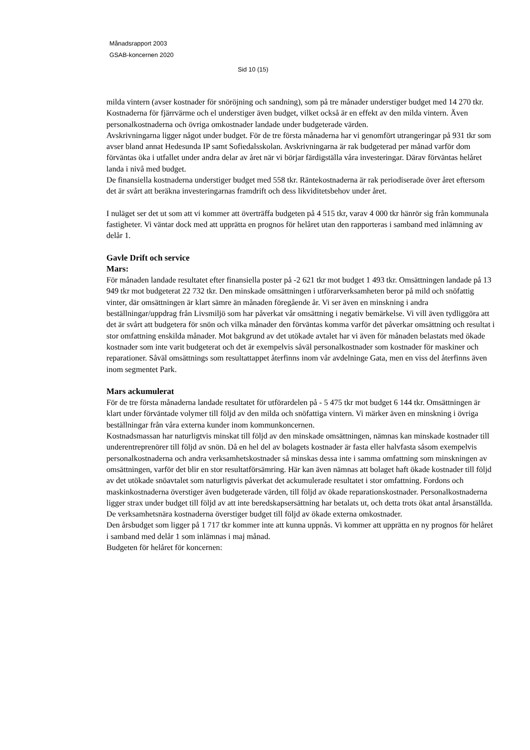Månadsrapport 2003
GSAB-koncernen 2020
Sid 10 (15)
milda vintern (avser kostnader för snöröjning och sandning), som på tre månader understiger budget med 14 270 tkr. Kostnaderna för fjärrvärme och el understiger även budget, vilket också är en effekt av den milda vintern. Även personalkostnaderna och övriga omkostnader landade under budgeterade värden.
Avskrivningarna ligger något under budget. För de tre första månaderna har vi genomfört utrangeringar på 931 tkr som avser bland annat Hedesunda IP samt Sofiedalsskolan. Avskrivningarna är rak budgeterad per månad varför dom förväntas öka i utfallet under andra delar av året när vi börjar färdigställa våra investeringar. Därav förväntas helåret landa i nivå med budget.
De finansiella kostnaderna understiger budget med 558 tkr. Räntekostnaderna är rak periodiserade över året eftersom det är svårt att beräkna investeringarnas framdrift och dess likviditetsbehov under året.
I nuläget ser det ut som att vi kommer att överträffa budgeten på 4 515 tkr, varav 4 000 tkr hänrör sig från kommunala fastigheter. Vi väntar dock med att upprätta en prognos för helåret utan den rapporteras i samband med inlämning av delår 1.
Gavle Drift och service
Mars:
För månaden landade resultatet efter finansiella poster på -2 621 tkr mot budget 1 493 tkr. Omsättningen landade på 13 949 tkr mot budgeterat 22 732 tkr. Den minskade omsättningen i utförarverksamheten beror på mild och snöfattig vinter, där omsättningen är klart sämre än månaden föregående år. Vi ser även en minskning i andra beställningar/uppdrag från Livsmiljö som har påverkat vår omsättning i negativ bemärkelse. Vi vill även tydliggöra att det är svårt att budgetera för snön och vilka månader den förväntas komma varför det påverkar omsättning och resultat i stor omfattning enskilda månader. Mot bakgrund av det utökade avtalet har vi även för månaden belastats med ökade kostnader som inte varit budgeterat och det är exempelvis såväl personalkostnader som kostnader för maskiner och reparationer. Såväl omsättnings som resultattappet återfinns inom vår avdelninge Gata, men en viss del återfinns även inom segmentet Park.
Mars ackumulerat
För de tre första månaderna landade resultatet för utförardelen på - 5 475 tkr mot budget 6 144 tkr. Omsättningen är klart under förväntade volymer till följd av den milda och snöfattiga vintern. Vi märker även en minskning i övriga beställningar från våra externa kunder inom kommunkoncernen.
Kostnadsmassan har naturligtvis minskat till följd av den minskade omsättningen, nämnas kan minskade kostnader till underentreprenörer till följd av snön. Då en hel del av bolagets kostnader är fasta eller halvfasta såsom exempelvis personalkostnaderna och andra verksamhetskostnader så minskas dessa inte i samma omfattning som minskningen av omsättningen, varför det blir en stor resultatförsämring. Här kan även nämnas att bolaget haft ökade kostnader till följd av det utökade snöavtalet som naturligtvis påverkat det ackumulerade resultatet i stor omfattning. Fordons och maskinkostnaderna överstiger även budgeterade värden, till följd av ökade reparationskostnader. Personalkostnaderna ligger strax under budget till följd av att inte beredskapsersättning har betalats ut, och detta trots ökat antal årsanställda. De verksamhetsnära kostnaderna överstiger budget till följd av ökade externa omkostnader.
Den årsbudget som ligger på 1 717 tkr kommer inte att kunna uppnås. Vi kommer att upprätta en ny prognos för helåret i samband med delår 1 som inlämnas i maj månad.
Budgeten för helåret för koncernen: